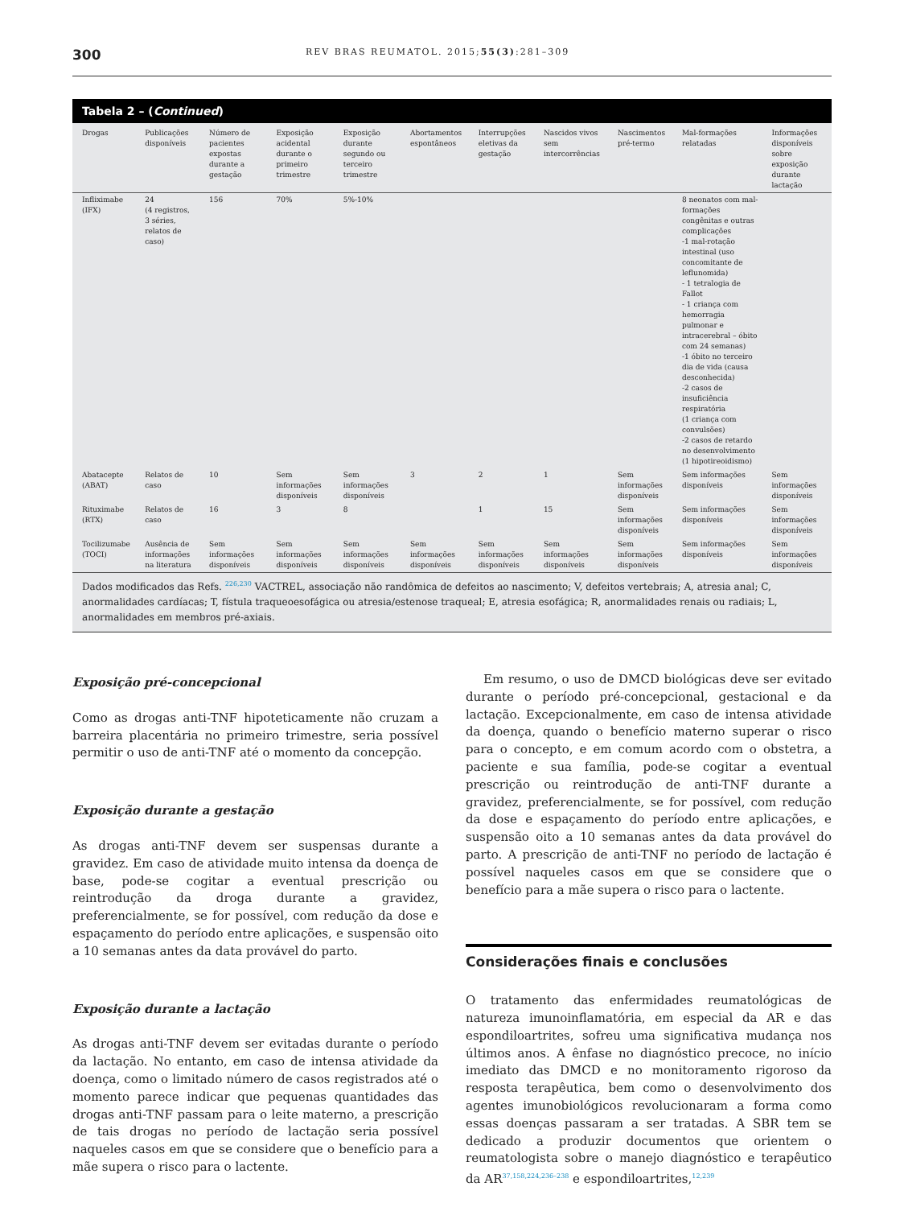300 REV BRAS REUMATOL. 2015;55(3):281–309
Tabela 2 – (Continued)
| Drogas | Publicações disponíveis | Número de pacientes expostas durante a gestação | Exposição acidental durante o primeiro trimestre | Exposição durante segundo ou terceiro trimestre | Abortamentos espontâneos | Interrupções eletivas da gestação | Nascidos vivos sem intercorrências | Nascimentos pré-termo | Mal-formações relatadas | Informações disponíveis sobre exposição durante lactação |
| --- | --- | --- | --- | --- | --- | --- | --- | --- | --- | --- |
| Infliximabe (IFX) | 24 (4 registros, 3 séries, relatos de caso) | 156 | 70% | 5%-10% | | | | | 8 neonatos com mal-formações congênitas e outras complicações -1 mal-rotação intestinal (uso concomitante de leflunomida) - 1 tetralogia de Fallot - 1 criança com hemorragia pulmonar e intracerebral – óbito com 24 semanas) -1 óbito no terceiro dia de vida (causa desconhecida) -2 casos de insuficiência respiratória (1 criança com convulsões) -2 casos de retardo no desenvolvimento (1 hipotireoidismo) | |
| Abatacepte (ABAT) | Relatos de caso | 10 | Sem informações disponíveis | Sem informações disponíveis | 3 | 2 | 1 | Sem informações disponíveis | Sem informações disponíveis | Sem informações disponíveis |
| Rituximabe (RTX) | Relatos de caso | 16 | 3 | 8 | | 1 | 15 | Sem informações disponíveis | Sem informações disponíveis | Sem informações disponíveis |
| Tocilizumabe (TOCI) | Ausência de informações na literatura | Sem informações disponíveis | Sem informações disponíveis | Sem informações disponíveis | Sem informações disponíveis | Sem informações disponíveis | Sem informações disponíveis | Sem informações disponíveis | Sem informações disponíveis | Sem informações disponíveis |
Dados modificados das Refs. <sup>226,230</sup> VACTREL, associação não randômica de defeitos ao nascimento; V, defeitos vertebrais; A, atresia anal; C, anormalidades cardíacas; T, fístula traqueoesofágica ou atresia/estenose traqueal; E, atresia esofágica; R, anormalidades renais ou radiais; L, anormalidades em membros pré-axiais.
Exposição pré-concepcional
Como as drogas anti-TNF hipoteticamente não cruzam a barreira placentária no primeiro trimestre, seria possível permitir o uso de anti-TNF até o momento da concepção.
Exposição durante a gestação
As drogas anti-TNF devem ser suspensas durante a gravidez. Em caso de atividade muito intensa da doença de base, pode-se cogitar a eventual prescrição ou reintrodução da droga durante a gravidez, preferencialmente, se for possível, com redução da dose e espaçamento do período entre aplicações, e suspensão oito a 10 semanas antes da data provável do parto.
Exposição durante a lactação
As drogas anti-TNF devem ser evitadas durante o período da lactação. No entanto, em caso de intensa atividade da doença, como o limitado número de casos registrados até o momento parece indicar que pequenas quantidades das drogas anti-TNF passam para o leite materno, a prescrição de tais drogas no período de lactação seria possível naqueles casos em que se considere que o benefício para a mãe supera o risco para o lactente.
Em resumo, o uso de DMCD biológicas deve ser evitado durante o período pré-concepcional, gestacional e da lactação. Excepcionalmente, em caso de intensa atividade da doença, quando o benefício materno superar o risco para o concepto, e em comum acordo com o obstetra, a paciente e sua família, pode-se cogitar a eventual prescrição ou reintrodução de anti-TNF durante a gravidez, preferencialmente, se for possível, com redução da dose e espaçamento do período entre aplicações, e suspensão oito a 10 semanas antes da data provável do parto. A prescrição de anti-TNF no período de lactação é possível naqueles casos em que se considere que o benefício para a mãe supera o risco para o lactente.
Considerações finais e conclusões
O tratamento das enfermidades reumatológicas de natureza imunoinflamatória, em especial da AR e das espondiloartrites, sofreu uma significativa mudança nos últimos anos. A ênfase no diagnóstico precoce, no início imediato das DMCD e no monitoramento rigoroso da resposta terapêutica, bem como o desenvolvimento dos agentes imunobiológicos revolucionaram a forma como essas doenças passaram a ser tratadas. A SBR tem se dedicado a produzir documentos que orientem o reumatologista sobre o manejo diagnóstico e terapêutico da AR<sup>37,158,224,236–238</sup> e espondiloartrites,<sup>12,239</sup>